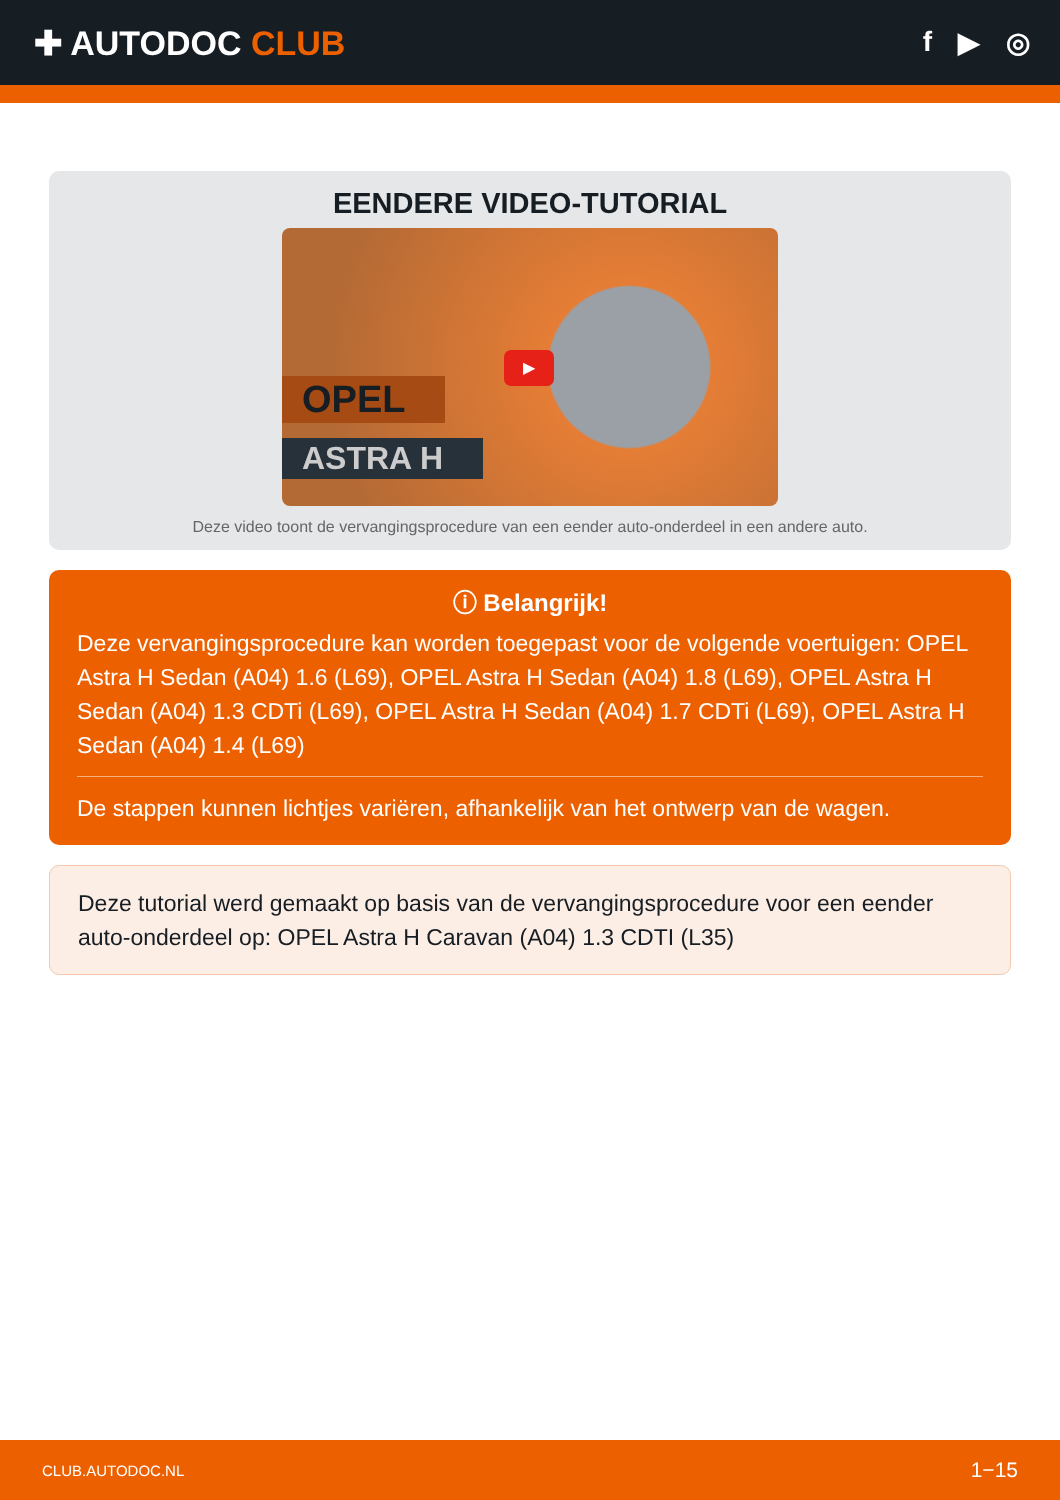✚ AUTODOC CLUB
f ▶ ◎
EENDERE VIDEO-TUTORIAL
OPEL
ASTRA H
▶
Deze video toont de vervangingsprocedure van een eender auto-onderdeel in een andere auto.
ⓘ Belangrijk!
Deze vervangingsprocedure kan worden toegepast voor de volgende voertuigen: OPEL Astra H Sedan (A04) 1.6 (L69), OPEL Astra H Sedan (A04) 1.8 (L69), OPEL Astra H Sedan (A04) 1.3 CDTi (L69), OPEL Astra H Sedan (A04) 1.7 CDTi (L69), OPEL Astra H Sedan (A04) 1.4 (L69)
De stappen kunnen lichtjes variëren, afhankelijk van het ontwerp van de wagen.
Deze tutorial werd gemaakt op basis van de vervangingsprocedure voor een eender auto-onderdeel op: OPEL Astra H Caravan (A04) 1.3 CDTI (L35)
CLUB.AUTODOC.NL 1−15